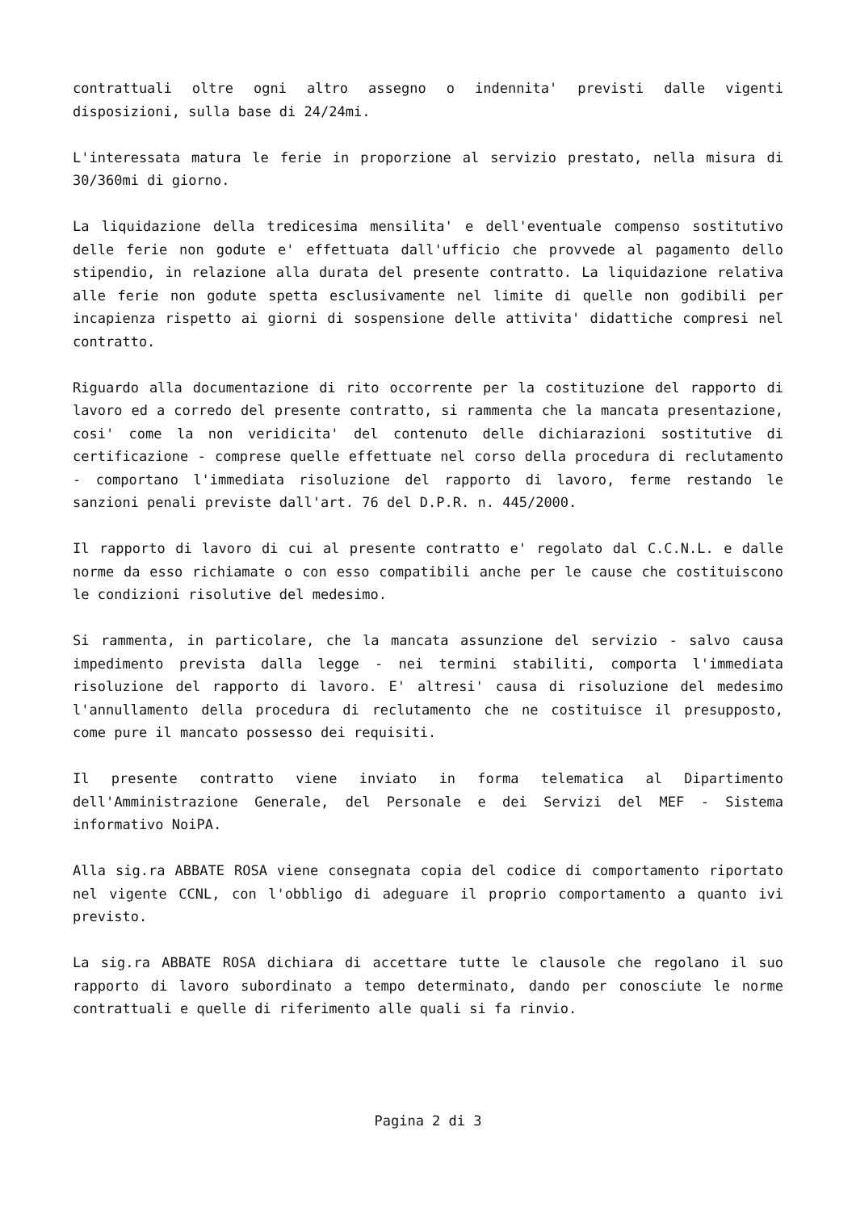contrattuali oltre ogni altro assegno o indennita' previsti dalle vigenti disposizioni, sulla base di 24/24mi.
L'interessata matura le ferie in proporzione al servizio prestato, nella misura di 30/360mi di giorno.
La liquidazione della tredicesima mensilita' e dell'eventuale compenso sostitutivo delle ferie non godute e' effettuata dall'ufficio che provvede al pagamento dello stipendio, in relazione alla durata del presente contratto. La liquidazione relativa alle ferie non godute spetta esclusivamente nel limite di quelle non godibili per incapienza rispetto ai giorni di sospensione delle attivita' didattiche compresi nel contratto.
Riguardo alla documentazione di rito occorrente per la costituzione del rapporto di lavoro ed a corredo del presente contratto, si rammenta che la mancata presentazione, cosi' come la non veridicita' del contenuto delle dichiarazioni sostitutive di certificazione - comprese quelle effettuate nel corso della procedura di reclutamento - comportano l'immediata risoluzione del rapporto di lavoro, ferme restando le sanzioni penali previste dall'art. 76 del D.P.R. n. 445/2000.
Il rapporto di lavoro di cui al presente contratto e' regolato dal C.C.N.L. e dalle norme da esso richiamate o con esso compatibili anche per le cause che costituiscono le condizioni risolutive del medesimo.
Si rammenta, in particolare, che la mancata assunzione del servizio - salvo causa impedimento prevista dalla legge - nei termini stabiliti, comporta l'immediata risoluzione del rapporto di lavoro. E' altresi' causa di risoluzione del medesimo l'annullamento della procedura di reclutamento che ne costituisce il presupposto, come pure il mancato possesso dei requisiti.
Il presente contratto viene inviato in forma telematica al Dipartimento dell'Amministrazione Generale, del Personale e dei Servizi del MEF - Sistema informativo NoiPA.
Alla sig.ra ABBATE ROSA viene consegnata copia del codice di comportamento riportato nel vigente CCNL, con l'obbligo di adeguare il proprio comportamento a quanto ivi previsto.
La sig.ra ABBATE ROSA dichiara di accettare tutte le clausole che regolano il suo rapporto di lavoro subordinato a tempo determinato, dando per conosciute le norme contrattuali e quelle di riferimento alle quali si fa rinvio.
Pagina 2 di 3